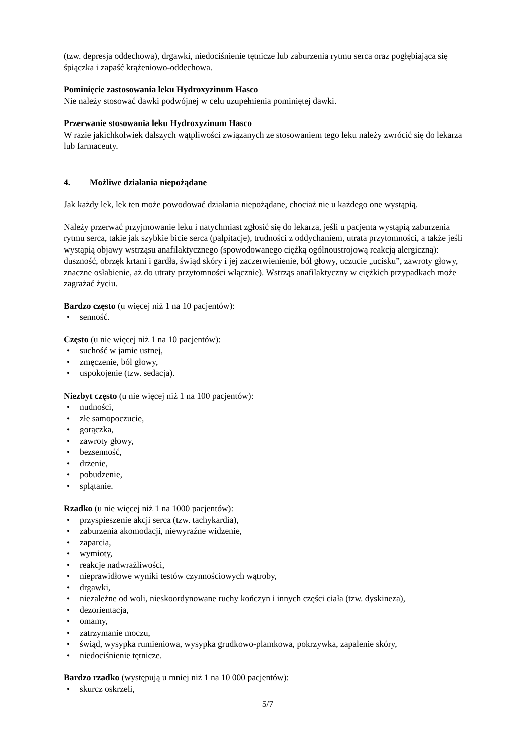(tzw. depresja oddechowa), drgawki, niedociśnienie tętnicze lub zaburzenia rytmu serca oraz pogłębiająca się śpiączka i zapaść krążeniowo-oddechowa.
Pominięcie zastosowania leku Hydroxyzinum Hasco
Nie należy stosować dawki podwójnej w celu uzupełnienia pominiętej dawki.
Przerwanie stosowania leku Hydroxyzinum Hasco
W razie jakichkolwiek dalszych wątpliwości związanych ze stosowaniem tego leku należy zwrócić się do lekarza lub farmaceuty.
4. Możliwe działania niepożądane
Jak każdy lek, lek ten może powodować działania niepożądane, chociaż nie u każdego one wystąpią.
Należy przerwać przyjmowanie leku i natychmiast zgłosić się do lekarza, jeśli u pacjenta wystąpią zaburzenia rytmu serca, takie jak szybkie bicie serca (palpitacje), trudności z oddychaniem, utrata przytomności, a także jeśli wystąpią objawy wstrząsu anafilaktycznego (spowodowanego ciężką ogólnoustrojową reakcją alergiczną): duszność, obrzęk krtani i gardła, świąd skóry i jej zaczerwienienie, ból głowy, uczucie „ucisku”, zawroty głowy, znaczne osłabienie, aż do utraty przytomności włącznie). Wstrząs anafilaktyczny w ciężkich przypadkach może zagrażać życiu.
Bardzo często (u więcej niż 1 na 10 pacjentów):
• senność.
Często (u nie więcej niż 1 na 10 pacjentów):
• suchość w jamie ustnej,
• zmęczenie, ból głowy,
• uspokojenie (tzw. sedacja).
Niezbyt często (u nie więcej niż 1 na 100 pacjentów):
• nudności,
• złe samopoczucie,
• gorączka,
• zawroty głowy,
• bezsenność,
• drżenie,
• pobudzenie,
• splątanie.
Rzadko (u nie więcej niż 1 na 1000 pacjentów):
• przyspieszenie akcji serca (tzw. tachykardia),
• zaburzenia akomodacji, niewyraźne widzenie,
• zaparcia,
• wymioty,
• reakcje nadwrażliwości,
• nieprawidłowe wyniki testów czynnościowych wątroby,
• drgawki,
• niezależne od woli, nieskoordynowane ruchy kończyn i innych części ciała (tzw. dyskineza),
• dezorientacja,
• omamy,
• zatrzymanie moczu,
• świąd, wysypka rumieniowa, wysypka grudkowo-plamkowa, pokrzywka, zapalenie skóry,
• niedociśnienie tętnicze.
Bardzo rzadko (występują u mniej niż 1 na 10 000 pacjentów):
• skurcz oskrzeli,
5/7